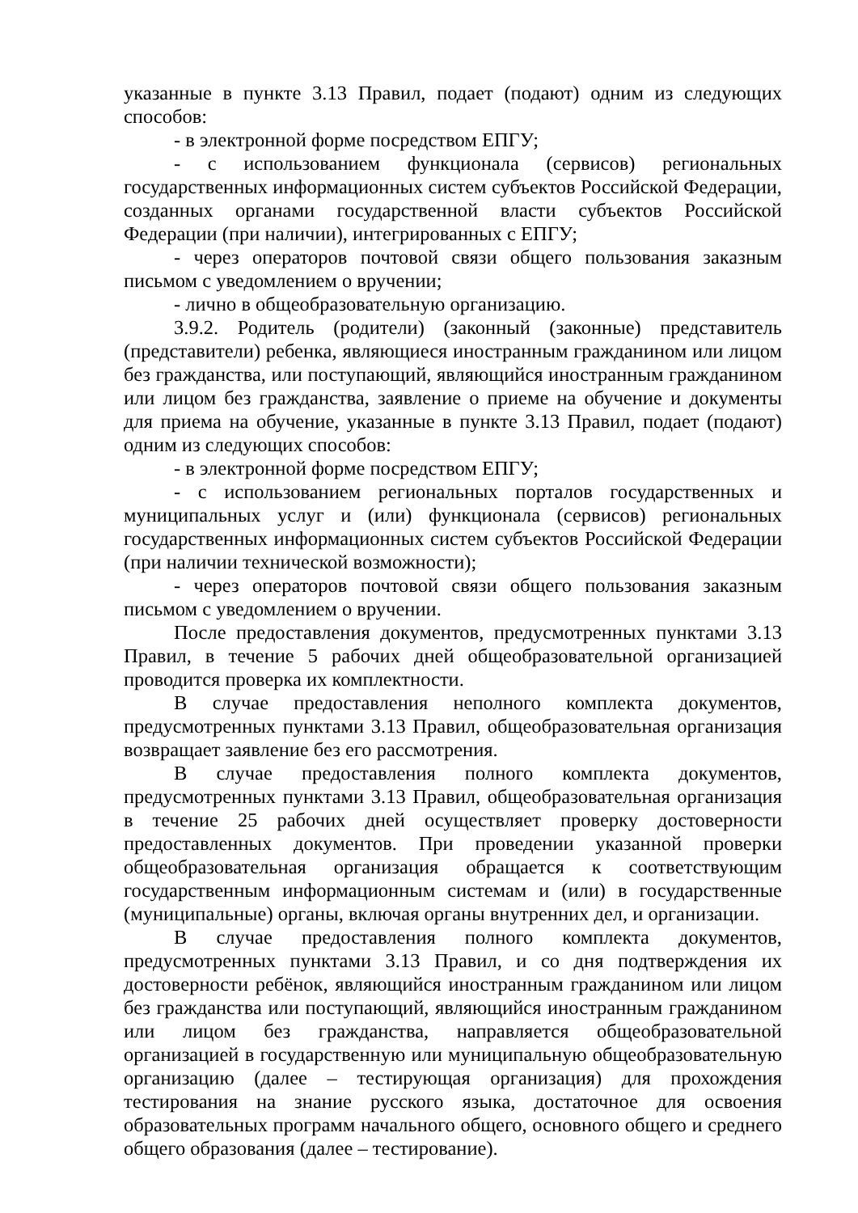указанные в пункте 3.13 Правил, подает (подают) одним из следующих способов:
- в электронной форме посредством ЕПГУ;
- с использованием функционала (сервисов) региональных государственных информационных систем субъектов Российской Федерации, созданных органами государственной власти субъектов Российской Федерации (при наличии), интегрированных с ЕПГУ;
- через операторов почтовой связи общего пользования заказным письмом с уведомлением о вручении;
- лично в общеобразовательную организацию.
3.9.2. Родитель (родители) (законный (законные) представитель (представители) ребенка, являющиеся иностранным гражданином или лицом без гражданства, или поступающий, являющийся иностранным гражданином или лицом без гражданства, заявление о приеме на обучение и документы для приема на обучение, указанные в пункте 3.13 Правил, подает (подают) одним из следующих способов:
- в электронной форме посредством ЕПГУ;
- с использованием региональных порталов государственных и муниципальных услуг и (или) функционала (сервисов) региональных государственных информационных систем субъектов Российской Федерации (при наличии технической возможности);
- через операторов почтовой связи общего пользования заказным письмом с уведомлением о вручении.
После предоставления документов, предусмотренных пунктами 3.13 Правил, в течение 5 рабочих дней общеобразовательной организацией проводится проверка их комплектности.
В случае предоставления неполного комплекта документов, предусмотренных пунктами 3.13 Правил, общеобразовательная организация возвращает заявление без его рассмотрения.
В случае предоставления полного комплекта документов, предусмотренных пунктами 3.13 Правил, общеобразовательная организация в течение 25 рабочих дней осуществляет проверку достоверности предоставленных документов. При проведении указанной проверки общеобразовательная организация обращается к соответствующим государственным информационным системам и (или) в государственные (муниципальные) органы, включая органы внутренних дел, и организации.
В случае предоставления полного комплекта документов, предусмотренных пунктами 3.13 Правил, и со дня подтверждения их достоверности ребёнок, являющийся иностранным гражданином или лицом без гражданства или поступающий, являющийся иностранным гражданином или лицом без гражданства, направляется общеобразовательной организацией в государственную или муниципальную общеобразовательную организацию (далее – тестирующая организация) для прохождения тестирования на знание русского языка, достаточное для освоения образовательных программ начального общего, основного общего и среднего общего образования (далее – тестирование).